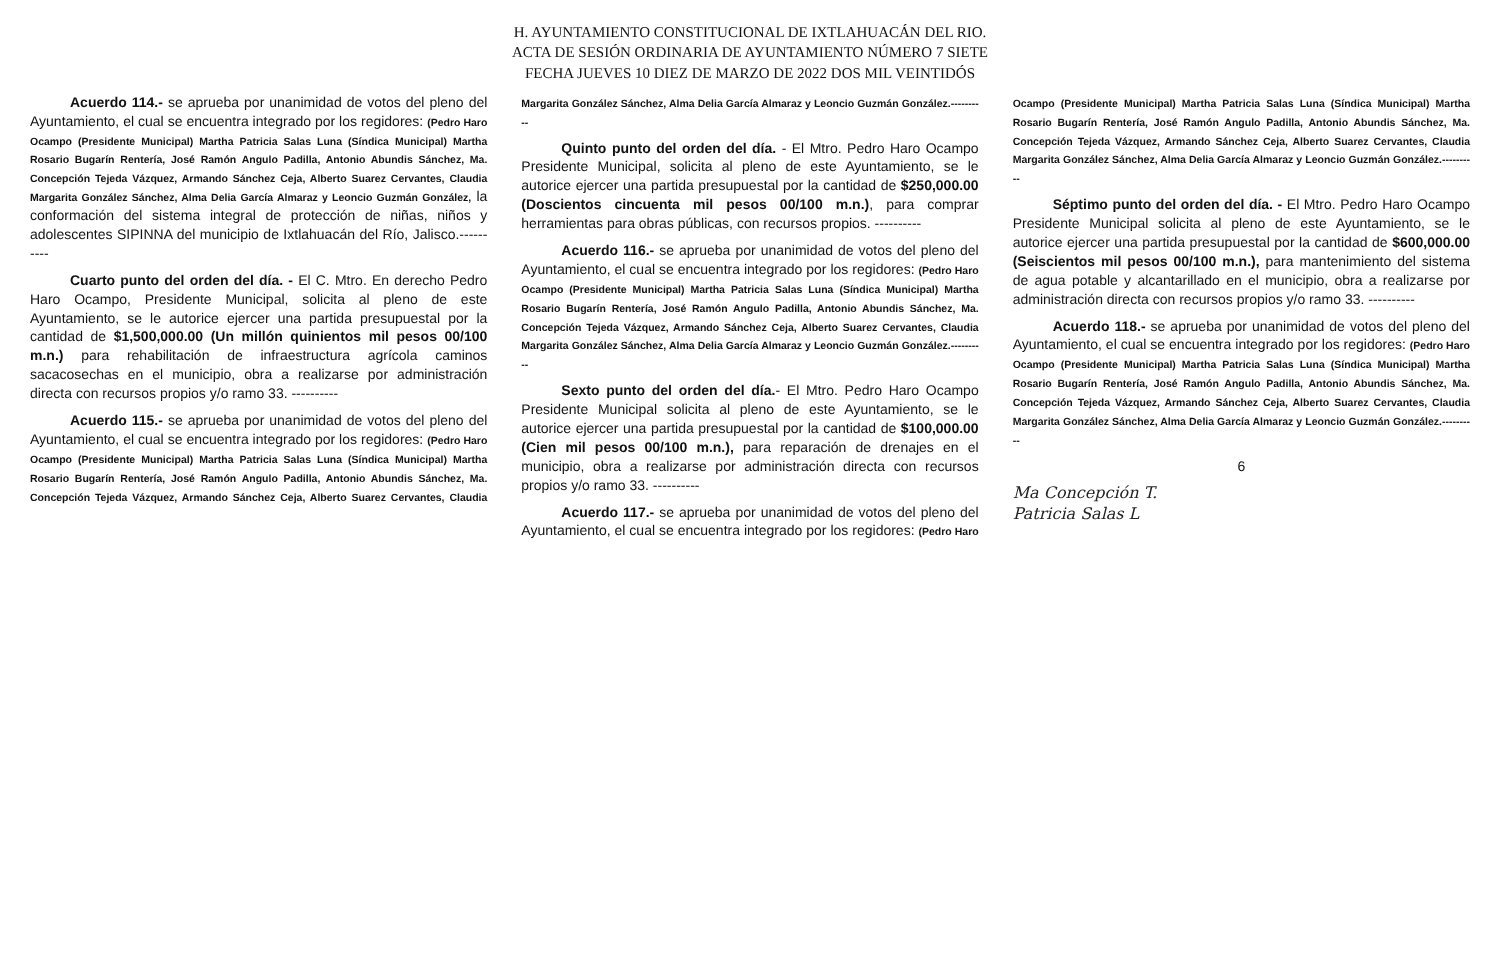H. AYUNTAMIENTO CONSTITUCIONAL DE IXTLAHUACÁN DEL RIO.
ACTA DE SESIÓN ORDINARIA DE AYUNTAMIENTO NÚMERO 7 SIETE
FECHA JUEVES 10 DIEZ DE MARZO DE 2022 DOS MIL VEINTIDÓS
Acuerdo 114.- se aprueba por unanimidad de votos del pleno del Ayuntamiento, el cual se encuentra integrado por los regidores: (Pedro Haro Ocampo (Presidente Municipal) Martha Patricia Salas Luna (Síndica Municipal) Martha Rosario Bugarín Rentería, José Ramón Angulo Padilla, Antonio Abundis Sánchez, Ma. Concepción Tejeda Vázquez, Armando Sánchez Ceja, Alberto Suarez Cervantes, Claudia Margarita González Sánchez, Alma Delia García Almaraz y Leoncio Guzmán González, la conformación del sistema integral de protección de niñas, niños y adolescentes SIPINNA del municipio de Ixtlahuacán del Río, Jalisco.----------
Cuarto punto del orden del día. - El C. Mtro. En derecho Pedro Haro Ocampo, Presidente Municipal, solicita al pleno de este Ayuntamiento, se le autorice ejercer una partida presupuestal por la cantidad de $1,500,000.00 (Un millón quinientos mil pesos 00/100 m.n.) para rehabilitación de infraestructura agrícola caminos sacacosechas en el municipio, obra a realizarse por administración directa con recursos propios y/o ramo 33. ----------
Acuerdo 115.- se aprueba por unanimidad de votos del pleno del Ayuntamiento, el cual se encuentra integrado por los regidores: (Pedro Haro Ocampo (Presidente Municipal) Martha Patricia Salas Luna (Síndica Municipal) Martha Rosario Bugarín Rentería, José Ramón Angulo Padilla, Antonio Abundis Sánchez, Ma. Concepción Tejeda Vázquez, Armando Sánchez Ceja, Alberto Suarez Cervantes, Claudia Margarita González Sánchez, Alma Delia García Almaraz y Leoncio Guzmán González.----------
Quinto punto del orden del día. - El Mtro. Pedro Haro Ocampo Presidente Municipal, solicita al pleno de este Ayuntamiento, se le autorice ejercer una partida presupuestal por la cantidad de $250,000.00 (Doscientos cincuenta mil pesos 00/100 m.n.), para comprar herramientas para obras públicas, con recursos propios. ----------
Acuerdo 116.- se aprueba por unanimidad de votos del pleno del Ayuntamiento, el cual se encuentra integrado por los regidores: (Pedro Haro Ocampo (Presidente Municipal) Martha Patricia Salas Luna (Síndica Municipal) Martha Rosario Bugarín Rentería, José Ramón Angulo Padilla, Antonio Abundis Sánchez, Ma. Concepción Tejeda Vázquez, Armando Sánchez Ceja, Alberto Suarez Cervantes, Claudia Margarita González Sánchez, Alma Delia García Almaraz y Leoncio Guzmán González.----------
Sexto punto del orden del día.- El Mtro. Pedro Haro Ocampo Presidente Municipal solicita al pleno de este Ayuntamiento, se le autorice ejercer una partida presupuestal por la cantidad de $100,000.00 (Cien mil pesos 00/100 m.n.), para reparación de drenajes en el municipio, obra a realizarse por administración directa con recursos propios y/o ramo 33. ----------
Acuerdo 117.- se aprueba por unanimidad de votos del pleno del Ayuntamiento, el cual se encuentra integrado por los regidores: (Pedro Haro Ocampo (Presidente Municipal) Martha Patricia Salas Luna (Síndica Municipal) Martha Rosario Bugarín Rentería, José Ramón Angulo Padilla, Antonio Abundis Sánchez, Ma. Concepción Tejeda Vázquez, Armando Sánchez Ceja, Alberto Suarez Cervantes, Claudia Margarita González Sánchez, Alma Delia García Almaraz y Leoncio Guzmán González.----------
Séptimo punto del orden del día. - El Mtro. Pedro Haro Ocampo Presidente Municipal solicita al pleno de este Ayuntamiento, se le autorice ejercer una partida presupuestal por la cantidad de $600,000.00 (Seiscientos mil pesos 00/100 m.n.), para mantenimiento del sistema de agua potable y alcantarillado en el municipio, obra a realizarse por administración directa con recursos propios y/o ramo 33. ----------
Acuerdo 118.- se aprueba por unanimidad de votos del pleno del Ayuntamiento, el cual se encuentra integrado por los regidores: (Pedro Haro Ocampo (Presidente Municipal) Martha Patricia Salas Luna (Síndica Municipal) Martha Rosario Bugarín Rentería, José Ramón Angulo Padilla, Antonio Abundis Sánchez, Ma. Concepción Tejeda Vázquez, Armando Sánchez Ceja, Alberto Suarez Cervantes, Claudia Margarita González Sánchez, Alma Delia García Almaraz y Leoncio Guzmán González.----------
6
Ma Concepción T.
Patricia Salas L